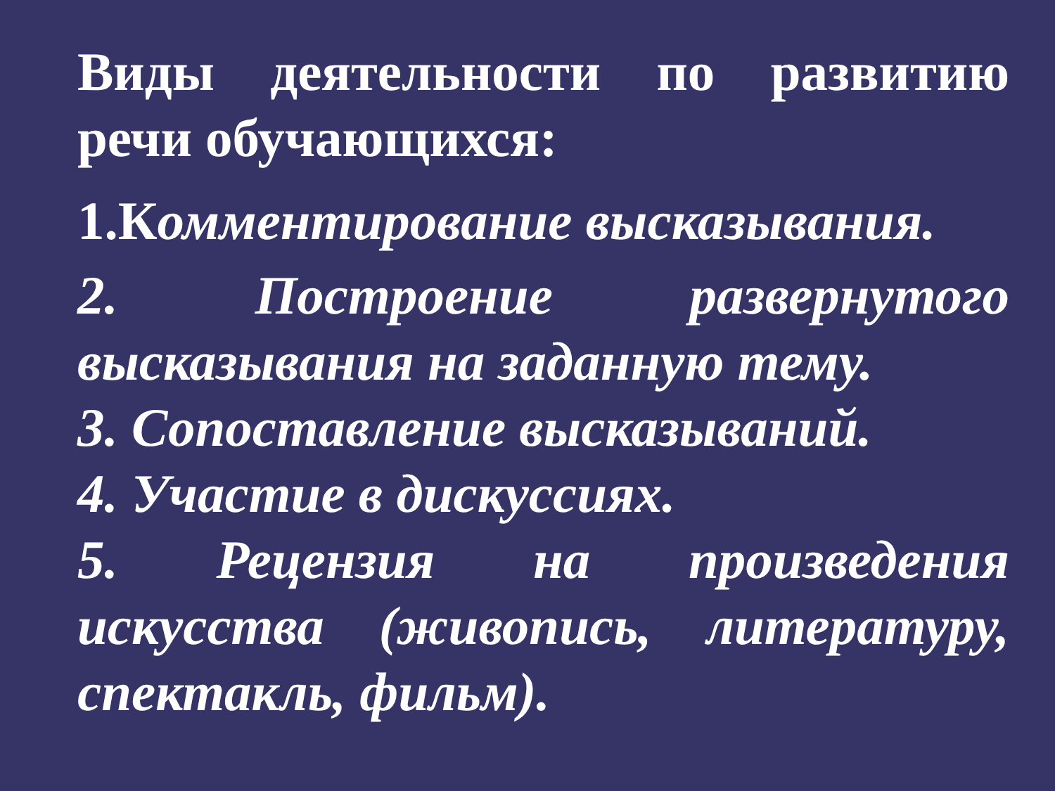Виды деятельности по развитию речи обучающихся:
1.Комментирование высказывания.
2. Построение развернутого высказывания на заданную тему.
3. Сопоставление высказываний.
4. Участие в дискуссиях.
5. Рецензия на произведения искусства (живопись, литературу, спектакль, фильм).